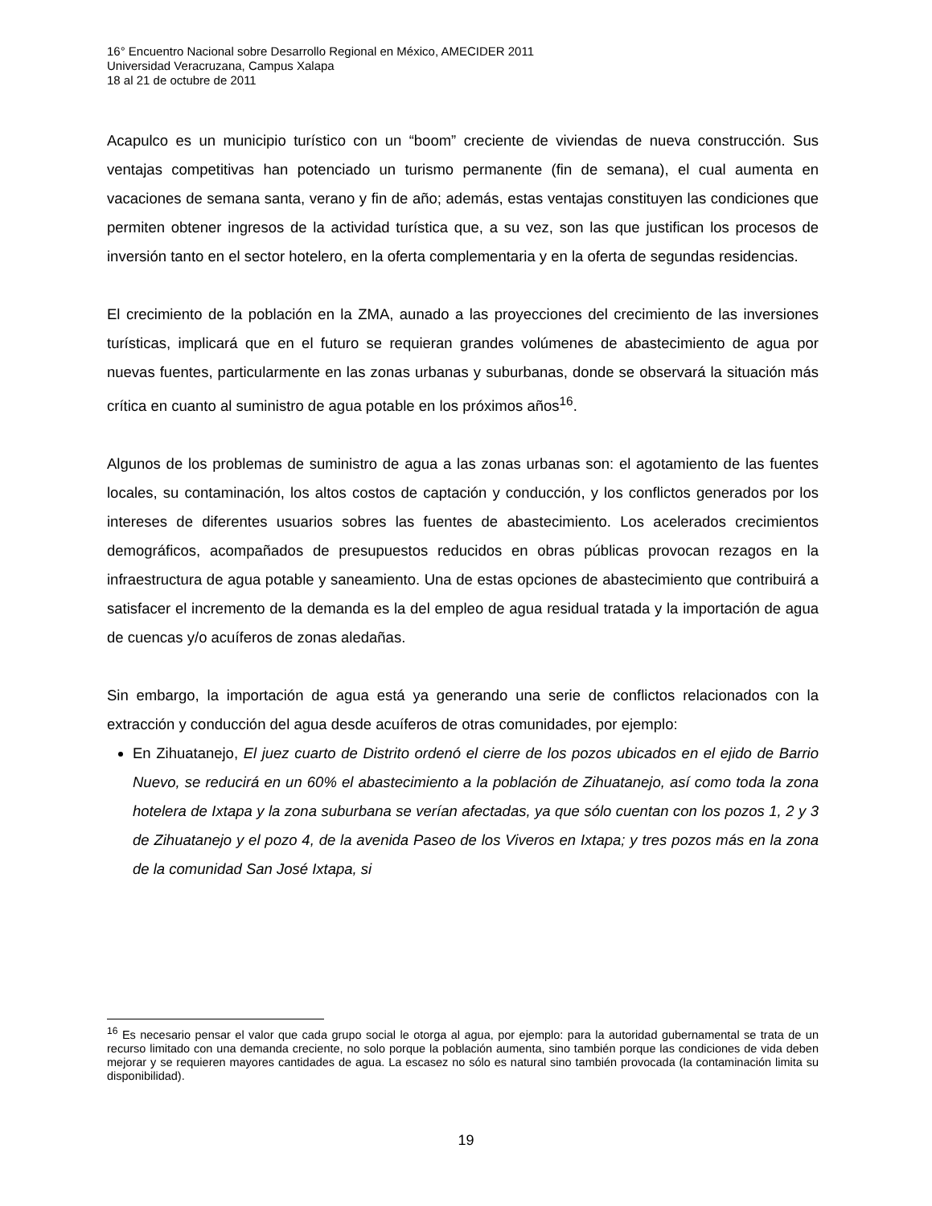16° Encuentro Nacional sobre Desarrollo Regional en México, AMECIDER 2011
Universidad Veracruzana, Campus Xalapa
18 al 21 de octubre de 2011
Acapulco es un municipio turístico con un “boom” creciente de viviendas de nueva construcción. Sus ventajas competitivas han potenciado un turismo permanente (fin de semana), el cual aumenta en vacaciones de semana santa, verano y fin de año; además, estas ventajas constituyen las condiciones que permiten obtener ingresos de la actividad turística que, a su vez, son las que justifican los procesos de inversión tanto en el sector hotelero, en la oferta complementaria y en la oferta de segundas residencias.
El crecimiento de la población en la ZMA, aunado a las proyecciones del crecimiento de las inversiones turísticas, implicará que en el futuro se requieran grandes volúmenes de abastecimiento de agua por nuevas fuentes, particularmente en las zonas urbanas y suburbanas, donde se observará la situación más crítica en cuanto al suministro de agua potable en los próximos años<sup>16</sup>.
Algunos de los problemas de suministro de agua a las zonas urbanas son: el agotamiento de las fuentes locales, su contaminación, los altos costos de captación y conducción, y los conflictos generados por los intereses de diferentes usuarios sobres las fuentes de abastecimiento. Los acelerados crecimientos demográficos, acompañados de presupuestos reducidos en obras públicas provocan rezagos en la infraestructura de agua potable y saneamiento. Una de estas opciones de abastecimiento que contribuirá a satisfacer el incremento de la demanda es la del empleo de agua residual tratada y la importación de agua de cuencas y/o acuíferos de zonas aledañas.
Sin embargo, la importación de agua está ya generando una serie de conflictos relacionados con la extracción y conducción del agua desde acuíferos de otras comunidades, por ejemplo:
En Zihuatanejo, El juez cuarto de Distrito ordenó el cierre de los pozos ubicados en el ejido de Barrio Nuevo, se reducirá en un 60% el abastecimiento a la población de Zihuatanejo, así como toda la zona hotelera de Ixtapa y la zona suburbana se verían afectadas, ya que sólo cuentan con los pozos 1, 2 y 3 de Zihuatanejo y el pozo 4, de la avenida Paseo de los Viveros en Ixtapa; y tres pozos más en la zona de la comunidad San José Ixtapa, si
<sup>16</sup> Es necesario pensar el valor que cada grupo social le otorga al agua, por ejemplo: para la autoridad gubernamental se trata de un recurso limitado con una demanda creciente, no solo porque la población aumenta, sino también porque las condiciones de vida deben mejorar y se requieren mayores cantidades de agua. La escasez no sólo es natural sino también provocada (la contaminación limita su disponibilidad).
19